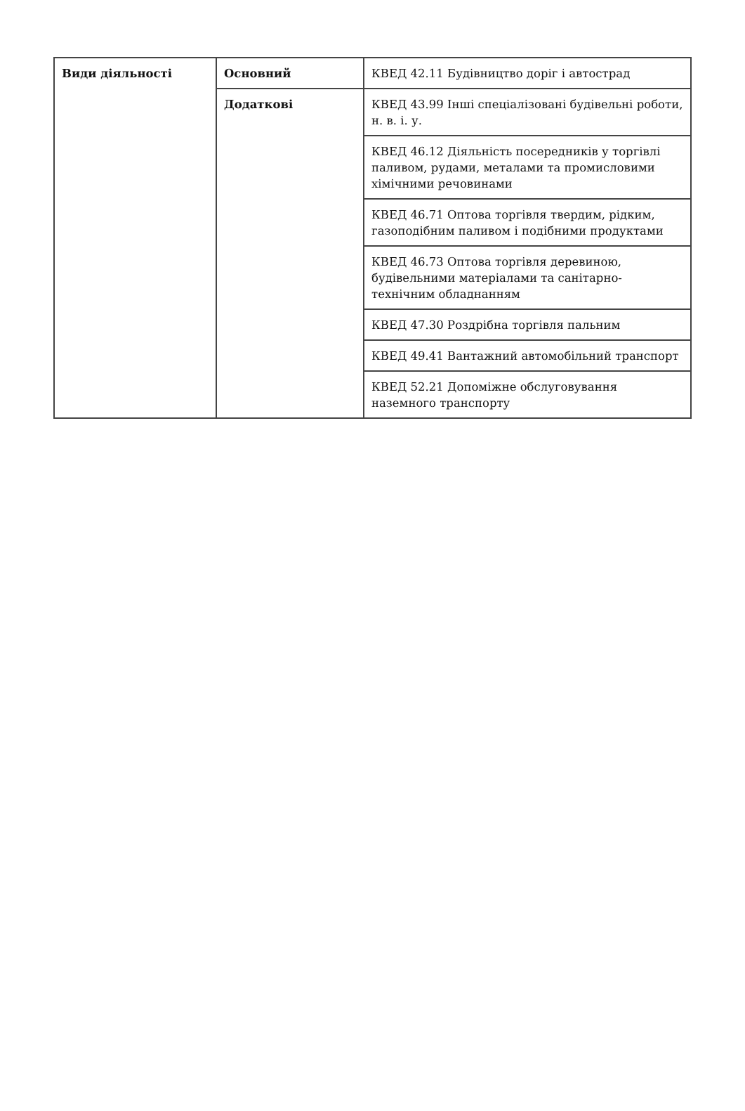| Види діяльності | Основний | КВЕД 42.11 Будівництво доріг і автострад |
| | Додаткові | КВЕД 43.99 Інші спеціалізовані будівельні роботи, н. в. і. у. |
| | | КВЕД 46.12 Діяльність посередників у торгівлі паливом, рудами, металами та промисловими хімічними речовинами |
| | | КВЕД 46.71 Оптова торгівля твердим, рідким, газоподібним паливом і подібними продуктами |
| | | КВЕД 46.73 Оптова торгівля деревиною, будівельними матеріалами та санітарно-технічним обладнанням |
| | | КВЕД 47.30 Роздрібна торгівля пальним |
| | | КВЕД 49.41 Вантажний автомобільний транспорт |
| | | КВЕД 52.21 Допоміжне обслуговування наземного транспорту |